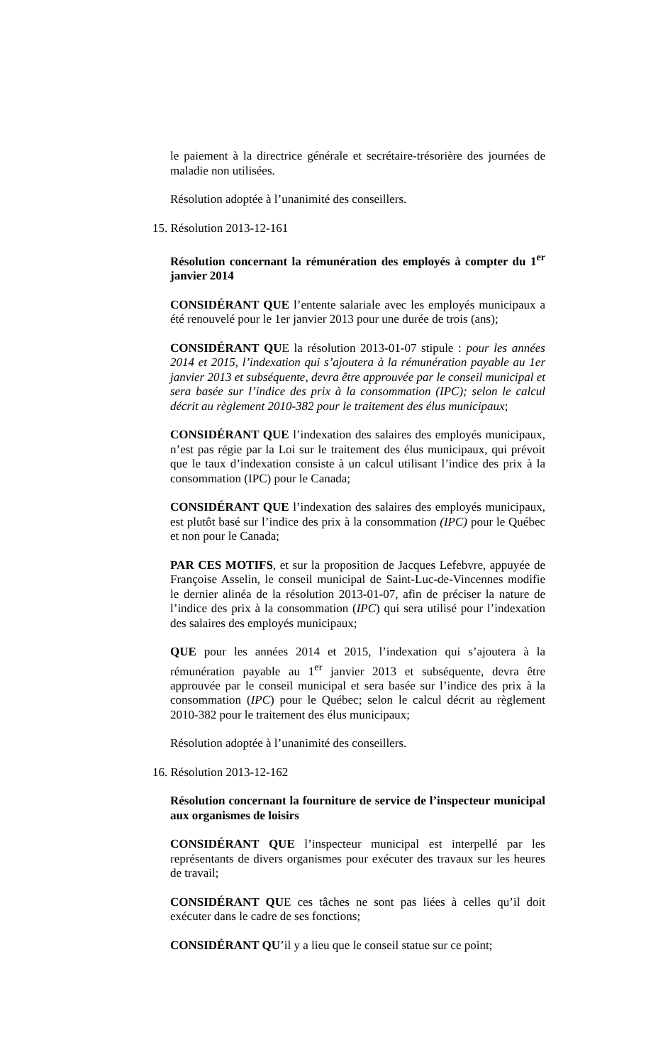le paiement à la directrice générale et secrétaire-trésorière des journées de maladie non utilisées.
Résolution adoptée à l’unanimité des conseillers.
15. Résolution 2013-12-161
Résolution concernant la rémunération des employés à compter du 1<sup>er</sup> janvier 2014
CONSIDÉRANT QUE l’entente salariale avec les employés municipaux a été renouvelé pour le 1er janvier 2013 pour une durée de trois (ans);
CONSIDÉRANT QUE la résolution 2013-01-07 stipule : pour les années 2014 et 2015, l’indexation qui s’ajoutera à la rémunération payable au 1er janvier 2013 et subséquente, devra être approuvée par le conseil municipal et sera basée sur l’indice des prix à la consommation (IPC); selon le calcul décrit au règlement 2010-382 pour le traitement des élus municipaux;
CONSIDÉRANT QUE l’indexation des salaires des employés municipaux, n’est pas régie par la Loi sur le traitement des élus municipaux, qui prévoit que le taux d’indexation consiste à un calcul utilisant l’indice des prix à la consommation (IPC) pour le Canada;
CONSIDÉRANT QUE l’indexation des salaires des employés municipaux, est plutôt basé sur l’indice des prix à la consommation (IPC) pour le Québec et non pour le Canada;
PAR CES MOTIFS, et sur la proposition de Jacques Lefebvre, appuyée de Françoise Asselin, le conseil municipal de Saint-Luc-de-Vincennes modifie le dernier alinéa de la résolution 2013-01-07, afin de préciser la nature de l’indice des prix à la consommation (IPC) qui sera utilisé pour l’indexation des salaires des employés municipaux;
QUE pour les années 2014 et 2015, l’indexation qui s’ajoutera à la rémunération payable au 1<sup>er</sup> janvier 2013 et subséquente, devra être approuvée par le conseil municipal et sera basée sur l’indice des prix à la consommation (IPC) pour le Québec; selon le calcul décrit au règlement 2010-382 pour le traitement des élus municipaux;
Résolution adoptée à l’unanimité des conseillers.
16. Résolution 2013-12-162
Résolution concernant la fourniture de service de l’inspecteur municipal aux organismes de loisirs
CONSIDÉRANT QUE l’inspecteur municipal est interpellé par les représentants de divers organismes pour exécuter des travaux sur les heures de travail;
CONSIDÉRANT QUE ces tâches ne sont pas liées à celles qu’il doit exécuter dans le cadre de ses fonctions;
CONSIDÉRANT QU’il y a lieu que le conseil statue sur ce point;